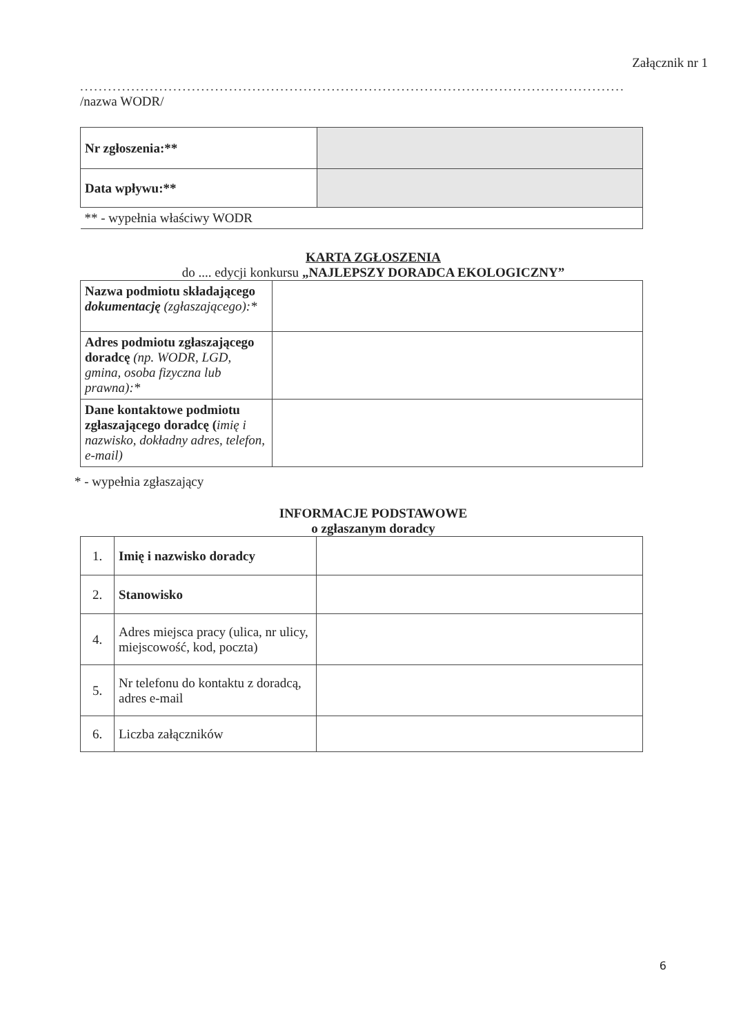Załącznik nr 1
........................................................................................................................
/nazwa WODR/
| Nr zgłoszenia:** | |
| Data wpływu:** | |
| ** - wypełnia właściwy WODR | |
KARTA ZGŁOSZENIA
do .... edycji konkursu „NAJLEPSZY DORADCA EKOLOGICZNY”
| Nazwa podmiotu składającego dokumentację (zgłaszającego):* | |
| Adres podmiotu zgłaszającego doradcę (np. WODR, LGD, gmina, osoba fizyczna lub prawna):* | |
| Dane kontaktowe podmiotu zgłaszającego doradcę ( imię i nazwisko, dokładny adres, telefon, e-mail) | |
* - wypełnia zgłaszający
INFORMACJE PODSTAWOWE
o zgłaszanym doradcy
| 1. | Imię i nazwisko doradcy | |
| 2. | Stanowisko | |
| 4. | Adres miejsca pracy (ulica, nr ulicy, miejscowość, kod, poczta) | |
| 5. | Nr telefonu do kontaktu z doradcą, adres e-mail | |
| 6. | Liczba załączników | |
6